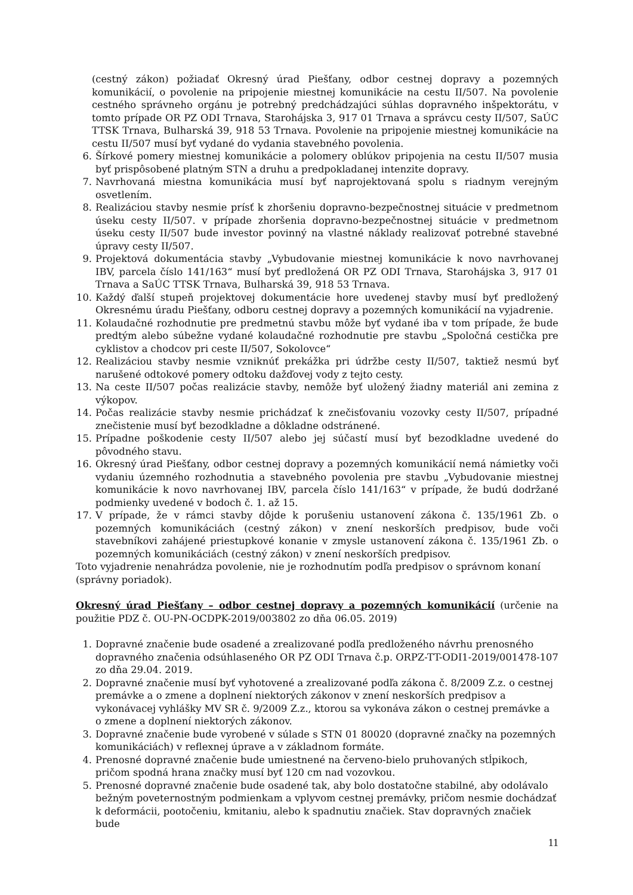(cestný zákon) požiadať Okresný úrad Piešťany, odbor cestnej dopravy a pozemných komunikácií, o povolenie na pripojenie miestnej komunikácie na cestu II/507. Na povolenie cestného správneho orgánu je potrebný predchádzajúci súhlas dopravného inšpektorátu, v tomto prípade OR PZ ODI Trnava, Starohájska 3, 917 01 Trnava a správcu cesty II/507, SaÚC TTSK Trnava, Bulharská 39, 918 53 Trnava. Povolenie na pripojenie miestnej komunikácie na cestu II/507 musí byť vydané do vydania stavebného povolenia.
6. Šírkové pomery miestnej komunikácie a polomery oblúkov pripojenia na cestu II/507 musia byť prispôsobené platným STN a druhu a predpokladanej intenzite dopravy.
7. Navrhovaná miestna komunikácia musí byť naprojektovaná spolu s riadnym verejným osvetlením.
8. Realizáciou stavby nesmie prísť k zhoršeniu dopravno-bezpečnostnej situácie v predmetnom úseku cesty II/507. v prípade zhoršenia dopravno-bezpečnostnej situácie v predmetnom úseku cesty II/507 bude investor povinný na vlastné náklady realizovať potrebné stavebné úpravy cesty II/507.
9. Projektová dokumentácia stavby „Vybudovanie miestnej komunikácie k novo navrhovanej IBV, parcela číslo 141/163“ musí byť predložená OR PZ ODI Trnava, Starohájska 3, 917 01 Trnava a SaÚC TTSK Trnava, Bulharská 39, 918 53 Trnava.
10. Každý ďalší stupeň projektovej dokumentácie hore uvedenej stavby musí byť predložený Okresnému úradu Piešťany, odboru cestnej dopravy a pozemných komunikácií na vyjadrenie.
11. Kolaudačné rozhodnutie pre predmetnú stavbu môže byť vydané iba v tom prípade, že bude predtým alebo súbežne vydané kolaudačné rozhodnutie pre stavbu „Spoločná cestička pre cyklistov a chodcov pri ceste II/507, Sokolovce“
12. Realizáciou stavby nesmie vzniknúť prekážka pri údržbe cesty II/507, taktiež nesmú byť narušené odtokové pomery odtoku dažďovej vody z tejto cesty.
13. Na ceste II/507 počas realizácie stavby, nemôže byť uložený žiadny materiál ani zemina z výkopov.
14. Počas realizácie stavby nesmie prichádzať k znečisťovaniu vozovky cesty II/507, prípadné znečistenie musí byť bezodkladne a dôkladne odstránené.
15. Prípadne poškodenie cesty II/507 alebo jej súčastí musí byť bezodkladne uvedené do pôvodného stavu.
16. Okresný úrad Piešťany, odbor cestnej dopravy a pozemných komunikácií nemá námietky voči vydaniu územného rozhodnutia a stavebného povolenia pre stavbu „Vybudovanie miestnej komunikácie k novo navrhovanej IBV, parcela číslo 141/163“ v prípade, že budú dodržané podmienky uvedené v bodoch č. 1. až 15.
17. V prípade, že v rámci stavby dôjde k porušeniu ustanovení zákona č. 135/1961 Zb. o pozemných komunikáciách (cestný zákon) v znení neskorších predpisov, bude voči stavebníkovi zahájené priestupkové konanie v zmysle ustanovení zákona č. 135/1961 Zb. o pozemných komunikáciách (cestný zákon) v znení neskorších predpisov.
Toto vyjadrenie nenahrádza povolenie, nie je rozhodnutím podľa predpisov o správnom konaní (správny poriadok).
Okresný úrad Piešťany – odbor cestnej dopravy a pozemných komunikácií
(určenie na použitie PDZ č. OU-PN-OCDPK-2019/003802 zo dňa 06.05. 2019)
1. Dopravné značenie bude osadené a zrealizované podľa predloženého návrhu prenosného dopravného značenia odsúhlaseného OR PZ ODI Trnava č.p. ORPZ-TT-ODI1-2019/001478-107 zo dňa 29.04. 2019.
2. Dopravné značenie musí byť vyhotovené a zrealizované podľa zákona č. 8/2009 Z.z. o cestnej premávke a o zmene a doplnení niektorých zákonov v znení neskorších predpisov a vykonávacej vyhlášky MV SR č. 9/2009 Z.z., ktorou sa vykonáva zákon o cestnej premávke a o zmene a doplnení niektorých zákonov.
3. Dopravné značenie bude vyrobené v súlade s STN 01 80020 (dopravné značky na pozemných komunikáciách) v reflexnej úprave a v základnom formáte.
4. Prenosné dopravné značenie bude umiestnené na červeno-bielo pruhovaných stĺpikoch, pričom spodná hrana značky musí byť 120 cm nad vozovkou.
5. Prenosné dopravné značenie bude osadené tak, aby bolo dostatočne stabilné, aby odolávalo bežným poveternostným podmienkam a vplyvom cestnej premávky, pričom nesmie dochádzať k deformácii, pootočeniu, kmitaniu, alebo k spadnutiu značiek. Stav dopravných značiek bude
11